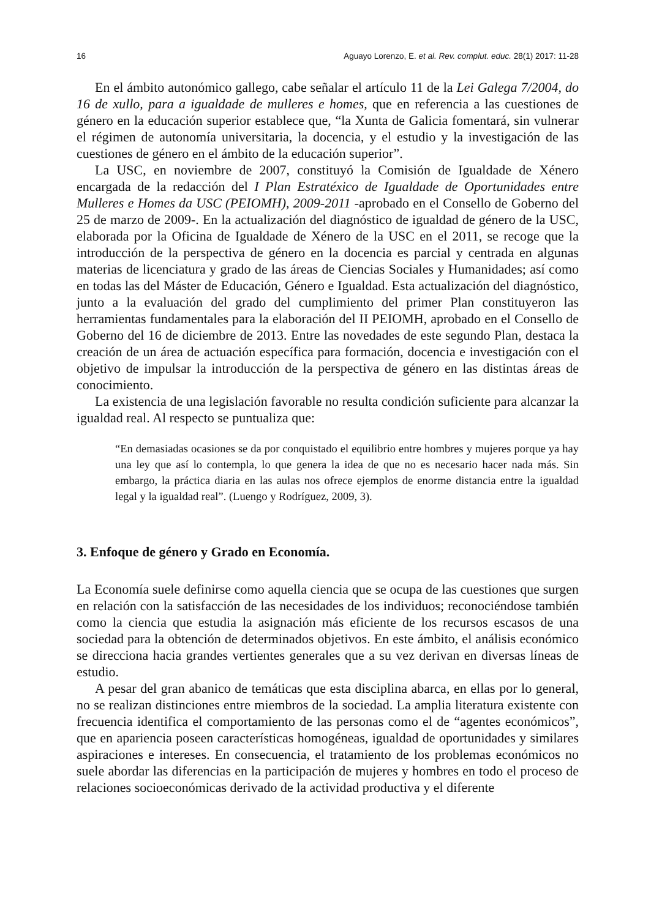16 Aguayo Lorenzo, E. et al. Rev. complut. educ. 28(1) 2017: 11-28
En el ámbito autonómico gallego, cabe señalar el artículo 11 de la Lei Galega 7/2004, do 16 de xullo, para a igualdade de mulleres e homes, que en referencia a las cuestiones de género en la educación superior establece que, “la Xunta de Galicia fomentará, sin vulnerar el régimen de autonomía universitaria, la docencia, y el estudio y la investigación de las cuestiones de género en el ámbito de la educación superior”.
La USC, en noviembre de 2007, constituyó la Comisión de Igualdade de Xénero encargada de la redacción del I Plan Estratéxico de Igualdade de Oportunidades entre Mulleres e Homes da USC (PEIOMH), 2009-2011 -aprobado en el Consello de Goberno del 25 de marzo de 2009-. En la actualización del diagnóstico de igualdad de género de la USC, elaborada por la Oficina de Igualdade de Xénero de la USC en el 2011, se recoge que la introducción de la perspectiva de género en la docencia es parcial y centrada en algunas materias de licenciatura y grado de las áreas de Ciencias Sociales y Humanidades; así como en todas las del Máster de Educación, Género e Igualdad. Esta actualización del diagnóstico, junto a la evaluación del grado del cumplimiento del primer Plan constituyeron las herramientas fundamentales para la elaboración del II PEIOMH, aprobado en el Consello de Goberno del 16 de diciembre de 2013. Entre las novedades de este segundo Plan, destaca la creación de un área de actuación específica para formación, docencia e investigación con el objetivo de impulsar la introducción de la perspectiva de género en las distintas áreas de conocimiento.
La existencia de una legislación favorable no resulta condición suficiente para alcanzar la igualdad real. Al respecto se puntualiza que:
“En demasiadas ocasiones se da por conquistado el equilibrio entre hombres y mujeres porque ya hay una ley que así lo contempla, lo que genera la idea de que no es necesario hacer nada más. Sin embargo, la práctica diaria en las aulas nos ofrece ejemplos de enorme distancia entre la igualdad legal y la igualdad real”. (Luengo y Rodríguez, 2009, 3).
3. Enfoque de género y Grado en Economía.
La Economía suele definirse como aquella ciencia que se ocupa de las cuestiones que surgen en relación con la satisfacción de las necesidades de los individuos; reconociéndose también como la ciencia que estudia la asignación más eficiente de los recursos escasos de una sociedad para la obtención de determinados objetivos. En este ámbito, el análisis económico se direcciona hacia grandes vertientes generales que a su vez derivan en diversas líneas de estudio.
A pesar del gran abanico de temáticas que esta disciplina abarca, en ellas por lo general, no se realizan distinciones entre miembros de la sociedad. La amplia literatura existente con frecuencia identifica el comportamiento de las personas como el de “agentes económicos”, que en apariencia poseen características homogéneas, igualdad de oportunidades y similares aspiraciones e intereses. En consecuencia, el tratamiento de los problemas económicos no suele abordar las diferencias en la participación de mujeres y hombres en todo el proceso de relaciones socioeconómicas derivado de la actividad productiva y el diferente